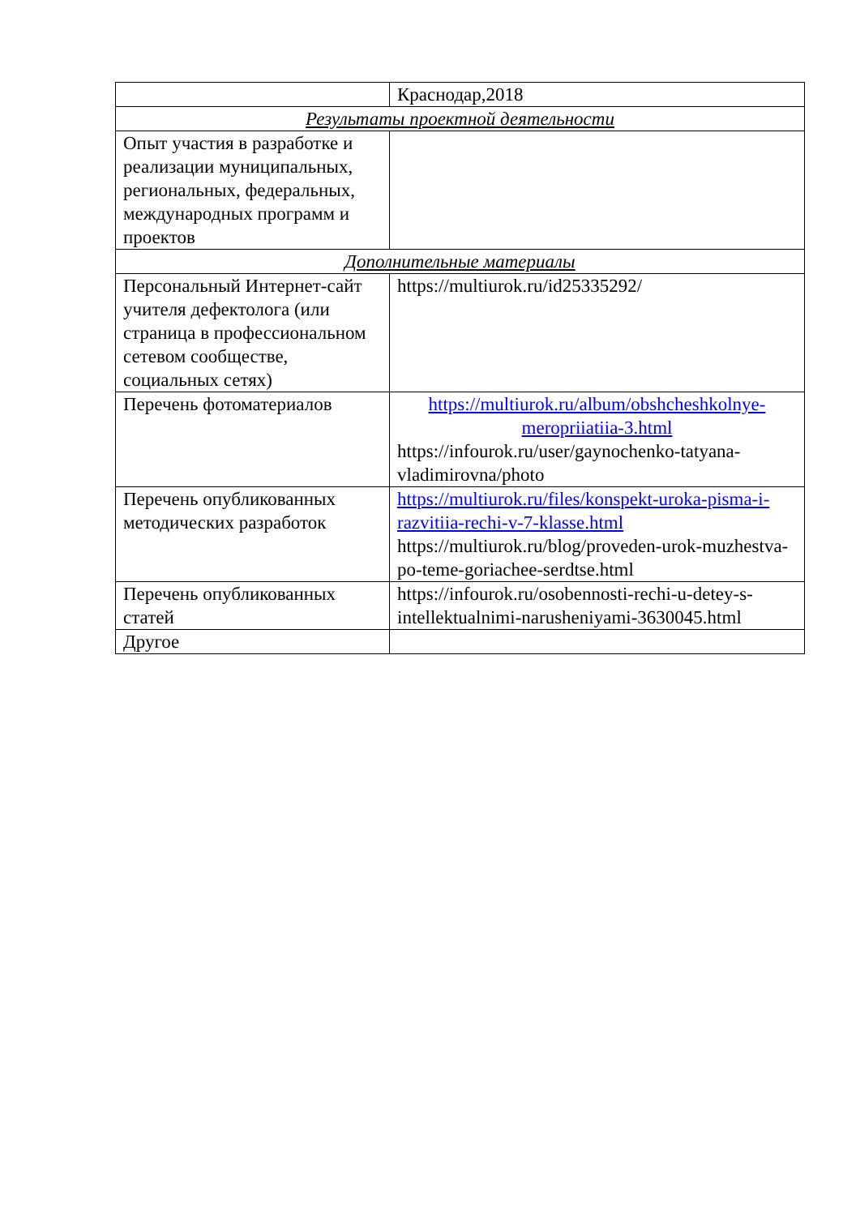| | Краснодар,2018 |
| Результаты проектной деятельности | |
| Опыт участия в разработке и реализации муниципальных, региональных, федеральных, международных программ и проектов | |
| Дополнительные материалы | |
| Персональный Интернет-сайт учителя дефектолога (или страница в профессиональном сетевом сообществе, социальных сетях) | https://multiurok.ru/id25335292/ |
| Перечень фотоматериалов | https://multiurok.ru/album/obshcheshkolnye-meropriiatiia-3.html https://infourok.ru/user/gaynochenko-tatyana-vladimirovna/photo |
| Перечень опубликованных методических разработок | https://multiurok.ru/files/konspekt-uroka-pisma-i-razvitiia-rechi-v-7-klasse.html https://multiurok.ru/blog/proveden-urok-muzhestva-po-teme-goriachee-serdtse.html |
| Перечень опубликованных статей | https://infourok.ru/osobennosti-rechi-u-detey-s-intellektualnimi-narusheniyami-3630045.html |
| Другое | |